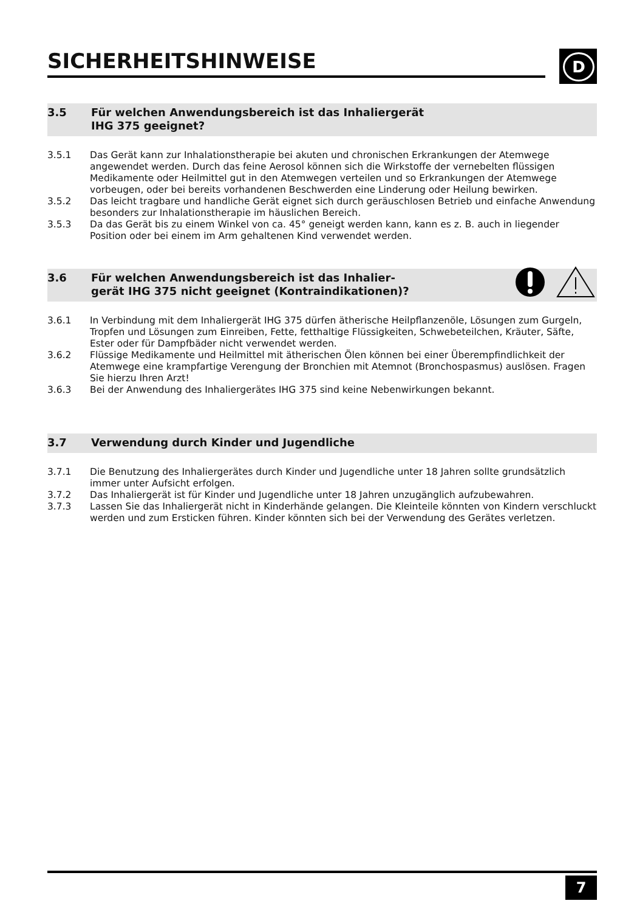SICHERHEITSHINWEISE
D
3.5 Für welchen Anwendungsbereich ist das Inhaliergerät
IHG 375 geeignet?
3.5.1 Das Gerät kann zur Inhalationstherapie bei akuten und chronischen Erkrankungen der Atemwege angewendet werden. Durch das feine Aerosol können sich die Wirkstoffe der vernebelten flüssigen Medikamente oder Heilmittel gut in den Atemwegen verteilen und so Erkrankungen der Atemwege vorbeugen, oder bei bereits vorhandenen Beschwerden eine Linderung oder Heilung bewirken.
3.5.2 Das leicht tragbare und handliche Gerät eignet sich durch geräuschlosen Betrieb und einfache Anwendung besonders zur Inhalationstherapie im häuslichen Bereich.
3.5.3 Da das Gerät bis zu einem Winkel von ca. 45° geneigt werden kann, kann es z. B. auch in liegender Position oder bei einem im Arm gehaltenen Kind verwendet werden.
3.6 Für welchen Anwendungsbereich ist das Inhalier-
gerät IHG 375 nicht geeignet (Kontraindikationen)?
3.6.1 In Verbindung mit dem Inhaliergerät IHG 375 dürfen ätherische Heilpflanzenöle, Lösungen zum Gurgeln, Tropfen und Lösungen zum Einreiben, Fette, fetthaltige Flüssigkeiten, Schwebeteilchen, Kräuter, Säfte, Ester oder für Dampfbäder nicht verwendet werden.
3.6.2 Flüssige Medikamente und Heilmittel mit ätherischen Ölen können bei einer Überempfindlichkeit der Atemwege eine krampfartige Verengung der Bronchien mit Atemnot (Bronchospasmus) auslösen. Fragen Sie hierzu Ihren Arzt!
3.6.3 Bei der Anwendung des Inhaliergerätes IHG 375 sind keine Nebenwirkungen bekannt.
3.7 Verwendung durch Kinder und Jugendliche
3.7.1 Die Benutzung des Inhaliergerätes durch Kinder und Jugendliche unter 18 Jahren sollte grundsätzlich immer unter Aufsicht erfolgen.
3.7.2 Das Inhaliergerät ist für Kinder und Jugendliche unter 18 Jahren unzugänglich aufzubewahren.
3.7.3 Lassen Sie das Inhaliergerät nicht in Kinderhände gelangen. Die Kleinteile könnten von Kindern verschluckt werden und zum Ersticken führen. Kinder könnten sich bei der Verwendung des Gerätes verletzen.
7